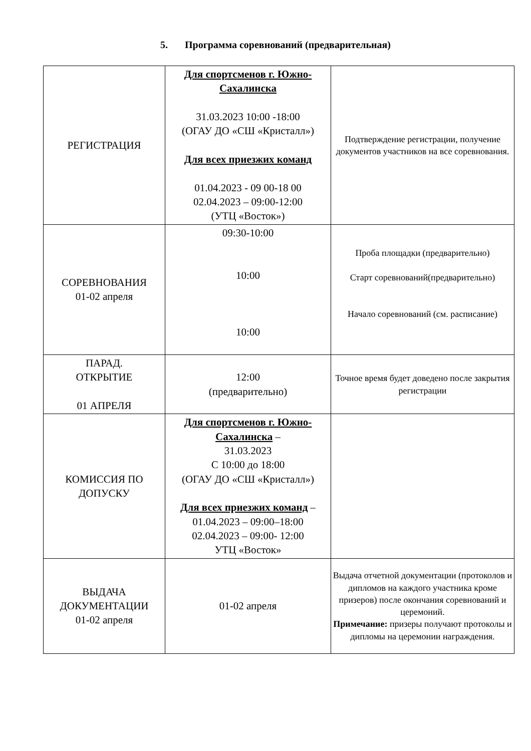5. Программа соревнований (предварительная)
| РЕГИСТРАЦИЯ | Для спортсменов г. Южно-Сахалинска 31.03.2023 10:00 -18:00 (ОГАУ ДО «СШ «Кристалл») Для всех приезжих команд 01.04.2023 - 09 00-18 00 02.04.2023 – 09:00-12:00 (УТЦ «Восток») | Подтверждение регистрации, получение документов участников на все соревнования. |
| СОРЕВНОВАНИЯ 01-02 апреля | 09:30-10:00 10:00 10:00 | Проба площадки (предварительно) Старт соревнований(предварительно) Начало соревнований (см. расписание) |
| ПАРАД. ОТКРЫТИЕ 01 АПРЕЛЯ | 12:00 (предварительно) | Точное время будет доведено после закрытия регистрации |
| КОМИССИЯ ПО ДОПУСКУ | Для спортсменов г. Южно-Сахалинска – 31.03.2023 С 10:00 до 18:00 (ОГАУ ДО «СШ «Кристалл») Для всех приезжих команд – 01.04.2023 – 09:00–18:00 02.04.2023 – 09:00- 12:00 УТЦ «Восток» | |
| ВЫДАЧА ДОКУМЕНТАЦИИ 01-02 апреля | 01-02 апреля | Выдача отчетной документации (протоколов и дипломов на каждого участника кроме призеров) после окончания соревнований и церемоний. Примечание: призеры получают протоколы и дипломы на церемонии награждения. |